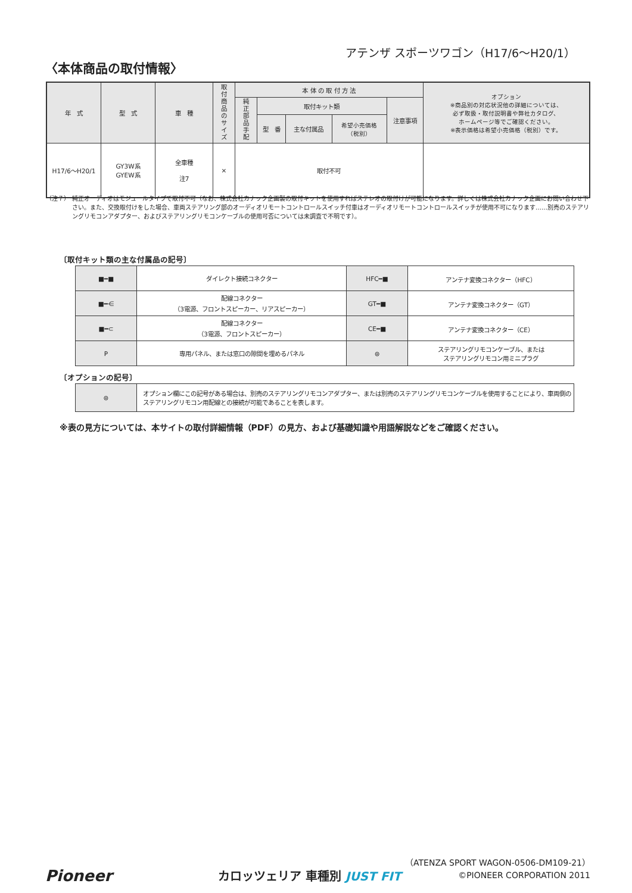アテンザ スポーツワゴン（H17/6〜H20/1）
〈本体商品の取付情報〉
| 年 式 | 型 式 | 車 種 | 取付商品のサイズ | 本 体 の 取 付 方 法 | | | | | オプション ※商品別の対応状況他の詳細については、 必ず取扱・取付説明書や弊社カタログ、 ホームページ等でご確認ください。 ※表示価格は希望小売価格（税別）です。 |
| --- | --- | --- | --- | --- | --- | --- | --- | --- | --- |
| | | | | 純正部品手配 | 取付キット類 | | | 注意事項 | |
| | | | | | 型 番 | 主な付属品 | 希望小売価格 （税別） | | |
| H17/6〜H20/1 | GY3W系 GYEW系 | 全車種 注7 | × | 取付不可 | | | | | |
（注７） 純正オーディオはモジュールタイプで取付不可（なお、株式会社カナック企画製の取付キットを使用すればステレオの取付けが可能になります。詳しくは株式会社カナック企画にお問い合わせ下さい。また、交換取付けをした場合、車両ステアリング部のオーディオリモートコントロールスイッチ付車はオーディオリモートコントロールスイッチが使用不可になります……別売のステアリングリモコンアダプター、およびステアリングリモコンケーブルの使用可否については未調査で不明です）。
〔取付キット類の主な付属品の記号〕
| ■━■ | ダイレクト接続コネクター | HFC━■ | アンテナ変換コネクター（HFC） |
| ■━⋲ | 配線コネクター （3電源、フロントスピーカー、リアスピーカー） | GT━■ | アンテナ変換コネクター（GT） |
| ■━⊂ | 配線コネクター （3電源、フロントスピーカー） | CE━■ | アンテナ変換コネクター（CE） |
| P | 専用パネル、または窓口の隙間を埋めるパネル | ⊜ | ステアリングリモコンケーブル、または ステアリングリモコン用ミニプラグ |
〔オプションの記号〕
| ⊜ | オプション欄にこの記号がある場合は、別売のステアリングリモコンアダプター、または別売のステアリングリモコンケーブルを使用することにより、車両側のステアリングリモコン用配線との接続が可能であることを表します。 |
※表の見方については、本サイトの取付詳細情報（PDF）の見方、および基礎知識や用語解説などをご確認ください。
（ATENZA SPORT WAGON-0506-DM109-21）
Pioneer カロッツェリア 車種別 JUST FIT ©PIONEER CORPORATION 2011